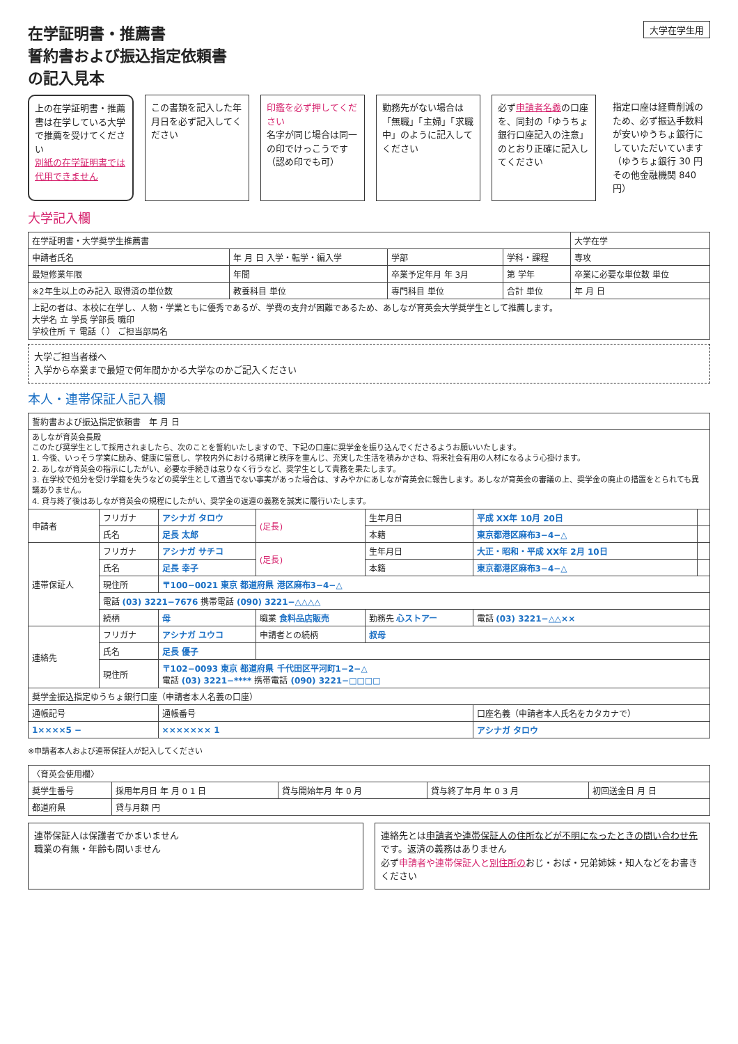大学在学生用
在学証明書・推薦書
誓約書および振込指定依頼書
の記入見本
上の在学証明書・推薦書は在学している大学で推薦を受けてください
別紙の在学証明書では代用できません
この書類を記入した年月日を必ず記入してください
印鑑を必ず押してください
名字が同じ場合は同一の印でけっこうです（認め印でも可）
勤務先がない場合は「無職」「主婦」「求職中」のように記入してください
必ず申請者名義の口座を、同封の「ゆうちょ銀行口座記入の注意」のとおり正確に記入してください
指定口座は経費削減のため、必ず振込手数料が安いゆうちょ銀行にしていただいています（ゆうちょ銀行 30 円 その他金融機関 840 円）
大学記入欄
| 在学証明書・大学奨学生推薦書 | | | | | 大学在学 |
| 申請者氏名 | 年 月 日 入学・転学・編入学 | 学部 | 学科・課程 | 専攻 | |
| 最短修業年限 | 年間 | 卒業予定年月 年 3月 | 第 学年 | 卒業に必要な単位数 単位 | |
| ※2年生以上のみ記入 取得済の単位数 | 教養科目 単位 | 専門科目 単位 | 合計 単位 | 年 月 日 | |
| 上記の者は、本校に在学し、人物・学業ともに優秀であるが、学費の支弁が困難であるため、あしなが育英会大学奨学生として推薦します。 大学名 立 学長 学部長 職印 学校住所 〒 電話（ ） ご担当部局名 | | | | | |
大学ご担当者様へ
入学から卒業まで最短で何年間かかる大学なのかご記入ください
本人・連帯保証人記入欄
| 誓約書および振込指定依頼書 年 月 日 | | | | | | |
| --- | --- | --- | --- | --- | --- | --- |
| あしなが育英会長殿 このたび奨学生として採用されましたら、次のことを誓約いたしますので、下記の口座に奨学金を振り込んでくださるようお願いいたします。 1. 今後、いっそう学業に励み、健康に留意し、学校内外における規律と秩序を重んじ、充実した生活を積みかさね、将来社会有用の人材になるよう心掛けます。 2. あしなが育英会の指示にしたがい、必要な手続きは怠りなく行うなど、奨学生として責務を果たします。 3. 在学校で処分を受け学籍を失うなどの奨学生として適当でない事実があった場合は、すみやかにあしなが育英会に報告します。あしなが育英会の審議の上、奨学金の廃止の措置をとられても異議ありません。 4. 貸与終了後はあしなが育英会の規程にしたがい、奨学金の返還の義務を誠実に履行いたします。 | | | | | | |
| 申請者 | フリガナ | アシナガ タロウ | (足長) | 生年月日 | 平成 XX年 10月 20日 | |
| | 氏名 | 足長 太郎 | | 本籍 | 東京都港区麻布3−4−△ | |
| 連帯保証人 | フリガナ | アシナガ サチコ | (足長) | 生年月日 | 大正・昭和・平成 XX年 2月 10日 | |
| | 氏名 | 足長 幸子 | | 本籍 | 東京都港区麻布3−4−△ | |
| | 現住所 | 〒100−0021 東京 都道府県 港区麻布3−4−△ | | | | |
| | 電話 (03) 3221−7676 携帯電話 (090) 3221−△△△△ | | | | | |
| | 続柄 | 母 | 職業 食料品店販売 | 勤務先 心ストアー | 電話 (03) 3221−△△×× | |
| 連絡先 | フリガナ | アシナガ ユウコ | 申請者との続柄 | 叔母 | | |
| | 氏名 | 足長 優子 | | | | |
| | 現住所 | 〒102−0093 東京 都道府県 千代田区平河町1−2−△ 電話 (03) 3221−**** 携帯電話 (090) 3221−□□□□ | | | | |
| 奨学金振込指定ゆうちょ銀行口座（申請者本人名義の口座） | | | | | | |
| 通帳記号 | | 通帳番号 | | | 口座名義（申請者本人氏名をカタカナで） | |
| 1××××5 − | | ××××××× 1 | | | アシナガ タロウ | |
※申請者本人および連帯保証人が記入してください
| 〈育英会使用欄〉 | | | | |
| --- | --- | --- | --- | --- |
| 奨学生番号 | 採用年月日 年 月 0 1 日 | 貸与開始年月 年 0 月 | 貸与終了年月 年 0 3 月 | 初回送金日 月 日 |
| 都道府県 | 貸与月額 円 | | | |
連帯保証人は保護者でかまいません
職業の有無・年齢も問いません
連絡先とは申請者や連帯保証人の住所などが不明になったときの問い合わせ先です。返済の義務はありません
必ず申請者や連帯保証人と別住所のおじ・おば・兄弟姉妹・知人などをお書きください